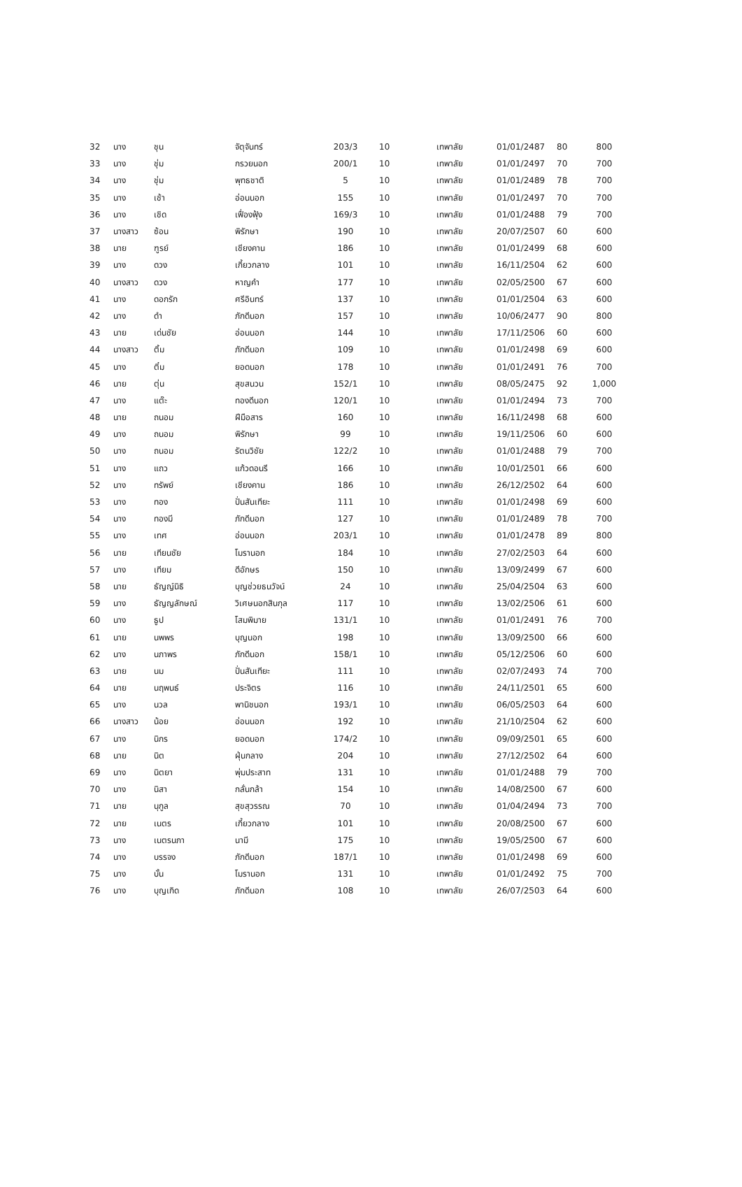| 32 | นาง | ชุน | จัตุจันทร์ | 203/3 | 10 | เทพาลัย | 01/01/2487 | 80 | 800 |
| 33 | นาง | ชุ่ม | กรวยนอก | 200/1 | 10 | เทพาลัย | 01/01/2497 | 70 | 700 |
| 34 | นาง | ชุ่ม | พุทธชาติ | 5 | 10 | เทพาลัย | 01/01/2489 | 78 | 700 |
| 35 | นาง | เช้า | อ่อนนอก | 155 | 10 | เทพาลัย | 01/01/2497 | 70 | 700 |
| 36 | นาง | เชิด | เฟื่องฟุ้ง | 169/3 | 10 | เทพาลัย | 01/01/2488 | 79 | 700 |
| 37 | นางสาว | ซ้อน | พิรักษา | 190 | 10 | เทพาลัย | 20/07/2507 | 60 | 600 |
| 38 | นาย | ฑูรย์ | เชียงคาน | 186 | 10 | เทพาลัย | 01/01/2499 | 68 | 600 |
| 39 | นาง | ดวง | เกี้ยวกลาง | 101 | 10 | เทพาลัย | 16/11/2504 | 62 | 600 |
| 40 | นางสาว | ดวง | หาญคำ | 177 | 10 | เทพาลัย | 02/05/2500 | 67 | 600 |
| 41 | นาง | ดอกรัก | ศรีอินทร์ | 137 | 10 | เทพาลัย | 01/01/2504 | 63 | 600 |
| 42 | นาง | ดำ | ภักดีนอก | 157 | 10 | เทพาลัย | 10/06/2477 | 90 | 800 |
| 43 | นาย | เด่นชัย | อ่อนนอก | 144 | 10 | เทพาลัย | 17/11/2506 | 60 | 600 |
| 44 | นางสาว | ติ้ม | ภักดีนอก | 109 | 10 | เทพาลัย | 01/01/2498 | 69 | 600 |
| 45 | นาง | ติ๋ม | ยอดนอก | 178 | 10 | เทพาลัย | 01/01/2491 | 76 | 700 |
| 46 | นาย | ตุ่น | สุขสนวน | 152/1 | 10 | เทพาลัย | 08/05/2475 | 92 | 1,000 |
| 47 | นาง | แต๊ะ | ทองดีนอก | 120/1 | 10 | เทพาลัย | 01/01/2494 | 73 | 700 |
| 48 | นาย | ถนอม | ฝีมือสาร | 160 | 10 | เทพาลัย | 16/11/2498 | 68 | 600 |
| 49 | นาง | ถนอม | พิรักษา | 99 | 10 | เทพาลัย | 19/11/2506 | 60 | 600 |
| 50 | นาง | ถนอม | รัตนวิชัย | 122/2 | 10 | เทพาลัย | 01/01/2488 | 79 | 700 |
| 51 | นาง | แถว | แก้วดอนรี | 166 | 10 | เทพาลัย | 10/01/2501 | 66 | 600 |
| 52 | นาง | ทรัพย์ | เชียงคาน | 186 | 10 | เทพาลัย | 26/12/2502 | 64 | 600 |
| 53 | นาง | ทอง | ปั่นสันเทียะ | 111 | 10 | เทพาลัย | 01/01/2498 | 69 | 600 |
| 54 | นาง | ทองมี | ภักดีนอก | 127 | 10 | เทพาลัย | 01/01/2489 | 78 | 700 |
| 55 | นาง | เทศ | อ่อนนอก | 203/1 | 10 | เทพาลัย | 01/01/2478 | 89 | 800 |
| 56 | นาย | เทียนชัย | โมรานอก | 184 | 10 | เทพาลัย | 27/02/2503 | 64 | 600 |
| 57 | นาง | เทียม | ดีอักษร | 150 | 10 | เทพาลัย | 13/09/2499 | 67 | 600 |
| 58 | นาย | ธัญญ์นิธิ | บุญช่วยธนวัจน์ | 24 | 10 | เทพาลัย | 25/04/2504 | 63 | 600 |
| 59 | นาง | ธัญญลักษณ์ | วิเศษนอกสินกุล | 117 | 10 | เทพาลัย | 13/02/2506 | 61 | 600 |
| 60 | นาง | ธูป | โสมพิมาย | 131/1 | 10 | เทพาลัย | 01/01/2491 | 76 | 700 |
| 61 | นาย | นพพร | บุญนอก | 198 | 10 | เทพาลัย | 13/09/2500 | 66 | 600 |
| 62 | นาง | นภาพร | ภักดีนอก | 158/1 | 10 | เทพาลัย | 05/12/2506 | 60 | 600 |
| 63 | นาย | นม | ปั่นสันเทียะ | 111 | 10 | เทพาลัย | 02/07/2493 | 74 | 700 |
| 64 | นาย | นฤพนธ์ | ประจิตร | 116 | 10 | เทพาลัย | 24/11/2501 | 65 | 600 |
| 65 | นาง | นวล | พานิชนอก | 193/1 | 10 | เทพาลัย | 06/05/2503 | 64 | 600 |
| 66 | นางสาว | น้อย | อ่อนนอก | 192 | 10 | เทพาลัย | 21/10/2504 | 62 | 600 |
| 67 | นาง | นิกร | ยอดนอก | 174/2 | 10 | เทพาลัย | 09/09/2501 | 65 | 600 |
| 68 | นาย | นิต | ฝุ่นกลาง | 204 | 10 | เทพาลัย | 27/12/2502 | 64 | 600 |
| 69 | นาง | นิตยา | พุ่มประสาท | 131 | 10 | เทพาลัย | 01/01/2488 | 79 | 700 |
| 70 | นาง | นิสา | กลั่นกล้า | 154 | 10 | เทพาลัย | 14/08/2500 | 67 | 600 |
| 71 | นาย | นุกูล | สุขสุวรรณ | 70 | 10 | เทพาลัย | 01/04/2494 | 73 | 700 |
| 72 | นาย | เนตร | เกี้ยวกลาง | 101 | 10 | เทพาลัย | 20/08/2500 | 67 | 600 |
| 73 | นาง | เนตรนภา | นามี | 175 | 10 | เทพาลัย | 19/05/2500 | 67 | 600 |
| 74 | นาง | บรรจง | ภักดีนอก | 187/1 | 10 | เทพาลัย | 01/01/2498 | 69 | 600 |
| 75 | นาง | บั้น | โมรานอก | 131 | 10 | เทพาลัย | 01/01/2492 | 75 | 700 |
| 76 | นาง | บุญเกิด | ภักดีนอก | 108 | 10 | เทพาลัย | 26/07/2503 | 64 | 600 |